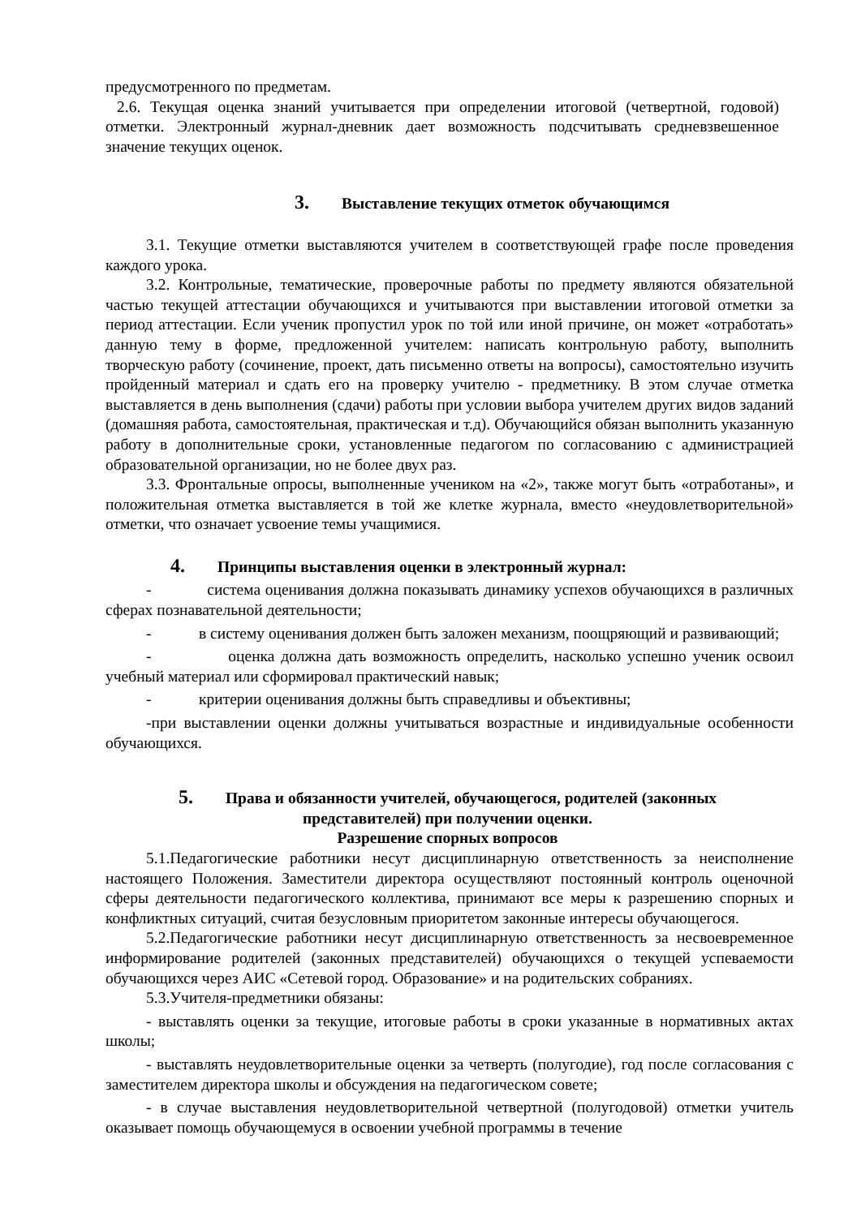предусмотренного по предметам.
2.6. Текущая оценка знаний учитывается при определении итоговой (четвертной, годовой) отметки. Электронный журнал-дневник дает возможность подсчитывать средневзвешенное значение текущих оценок.
3. Выставление текущих отметок обучающимся
3.1. Текущие отметки выставляются учителем в соответствующей графе после проведения каждого урока.
3.2. Контрольные, тематические, проверочные работы по предмету являются обязательной частью текущей аттестации обучающихся и учитываются при выставлении итоговой отметки за период аттестации. Если ученик пропустил урок по той или иной причине, он может «отработать» данную тему в форме, предложенной учителем: написать контрольную работу, выполнить творческую работу (сочинение, проект, дать письменно ответы на вопросы), самостоятельно изучить пройденный материал и сдать его на проверку учителю - предметнику. В этом случае отметка выставляется в день выполнения (сдачи) работы при условии выбора учителем других видов заданий (домашняя работа, самостоятельная, практическая и т.д). Обучающийся обязан выполнить указанную работу в дополнительные сроки, установленные педагогом по согласованию с администрацией образовательной организации, но не более двух раз.
3.3. Фронтальные опросы, выполненные учеником на «2», также могут быть «отработаны», и положительная отметка выставляется в той же клетке журнала, вместо «неудовлетворительной» отметки, что означает усвоение темы учащимися.
4. Принципы выставления оценки в электронный журнал:
- система оценивания должна показывать динамику успехов обучающихся в различных сферах познавательной деятельности;
- в систему оценивания должен быть заложен механизм, поощряющий и развивающий;
- оценка должна дать возможность определить, насколько успешно ученик освоил учебный материал или сформировал практический навык;
- критерии оценивания должны быть справедливы и объективны;
-при выставлении оценки должны учитываться возрастные и индивидуальные особенности обучающихся.
5. Права и обязанности учителей, обучающегося, родителей (законных представителей) при получении оценки.
Разрешение спорных вопросов
5.1.Педагогические работники несут дисциплинарную ответственность за неисполнение настоящего Положения. Заместители директора осуществляют постоянный контроль оценочной сферы деятельности педагогического коллектива, принимают все меры к разрешению спорных и конфликтных ситуаций, считая безусловным приоритетом законные интересы обучающегося.
5.2.Педагогические работники несут дисциплинарную ответственность за несвоевременное информирование родителей (законных представителей) обучающихся о текущей успеваемости обучающихся через АИС «Сетевой город. Образование» и на родительских собраниях.
5.3.Учителя-предметники обязаны:
- выставлять оценки за текущие, итоговые работы в сроки указанные в нормативных актах школы;
- выставлять неудовлетворительные оценки за четверть (полугодие), год после согласования с заместителем директора школы и обсуждения на педагогическом совете;
- в случае выставления неудовлетворительной четвертной (полугодовой) отметки учитель оказывает помощь обучающемуся в освоении учебной программы в течение